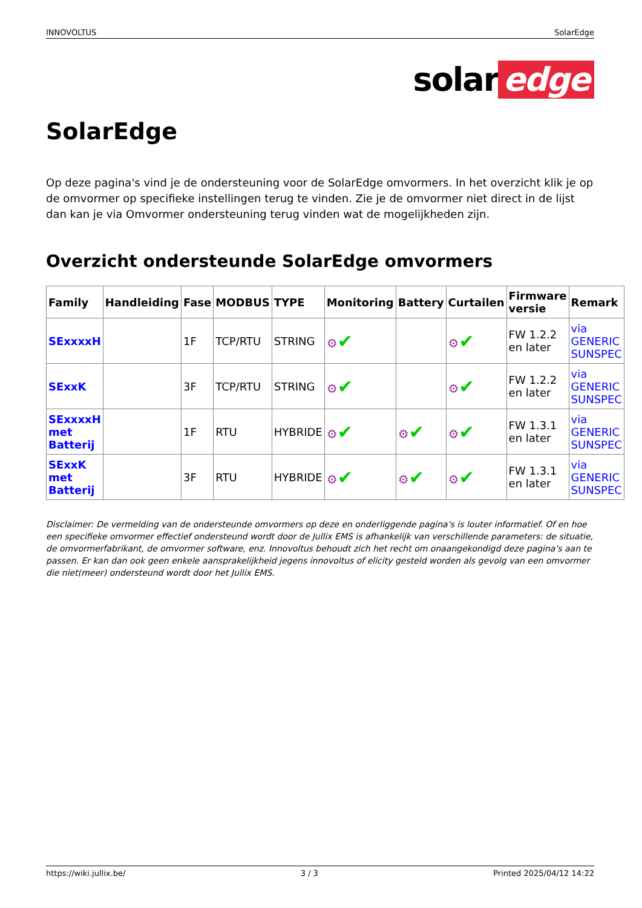INNOVOLTUS SolarEdge
solar edge
SolarEdge
Op deze pagina's vind je de ondersteuning voor de SolarEdge omvormers. In het overzicht klik je op de omvormer op specifieke instellingen terug te vinden. Zie je de omvormer niet direct in de lijst dan kan je via Omvormer ondersteuning terug vinden wat de mogelijkheden zijn.
Overzicht ondersteunde SolarEdge omvormers
| Family | Handleiding | Fase | MODBUS | TYPE | Monitoring | Battery | Curtailen | Firmware versie | Remark |
| --- | --- | --- | --- | --- | --- | --- | --- | --- | --- |
| SExxxxH | | 1F | TCP/RTU | STRING | ⚙ ✔ | | ⚙ ✔ | FW 1.2.2 en later | via GENERIC SUNSPEC |
| SExxK | | 3F | TCP/RTU | STRING | ⚙ ✔ | | ⚙ ✔ | FW 1.2.2 en later | via GENERIC SUNSPEC |
| SExxxxH met Batterij | | 1F | RTU | HYBRIDE | ⚙ ✔ | ⚙ ✔ | ⚙ ✔ | FW 1.3.1 en later | via GENERIC SUNSPEC |
| SExxK met Batterij | | 3F | RTU | HYBRIDE | ⚙ ✔ | ⚙ ✔ | ⚙ ✔ | FW 1.3.1 en later | via GENERIC SUNSPEC |
Disclaimer: De vermelding van de ondersteunde omvormers op deze en onderliggende pagina's is louter informatief. Of en hoe een specifieke omvormer effectief ondersteund wordt door de Jullix EMS is afhankelijk van verschillende parameters: de situatie, de omvormerfabrikant, de omvormer software, enz. Innovoltus behoudt zich het recht om onaangekondigd deze pagina's aan te passen. Er kan dan ook geen enkele aansprakelijkheid jegens innovoltus of elicity gesteld worden als gevolg van een omvormer die niet(meer) ondersteund wordt door het Jullix EMS.
https://wiki.jullix.be/ 3 / 3 Printed 2025/04/12 14:22